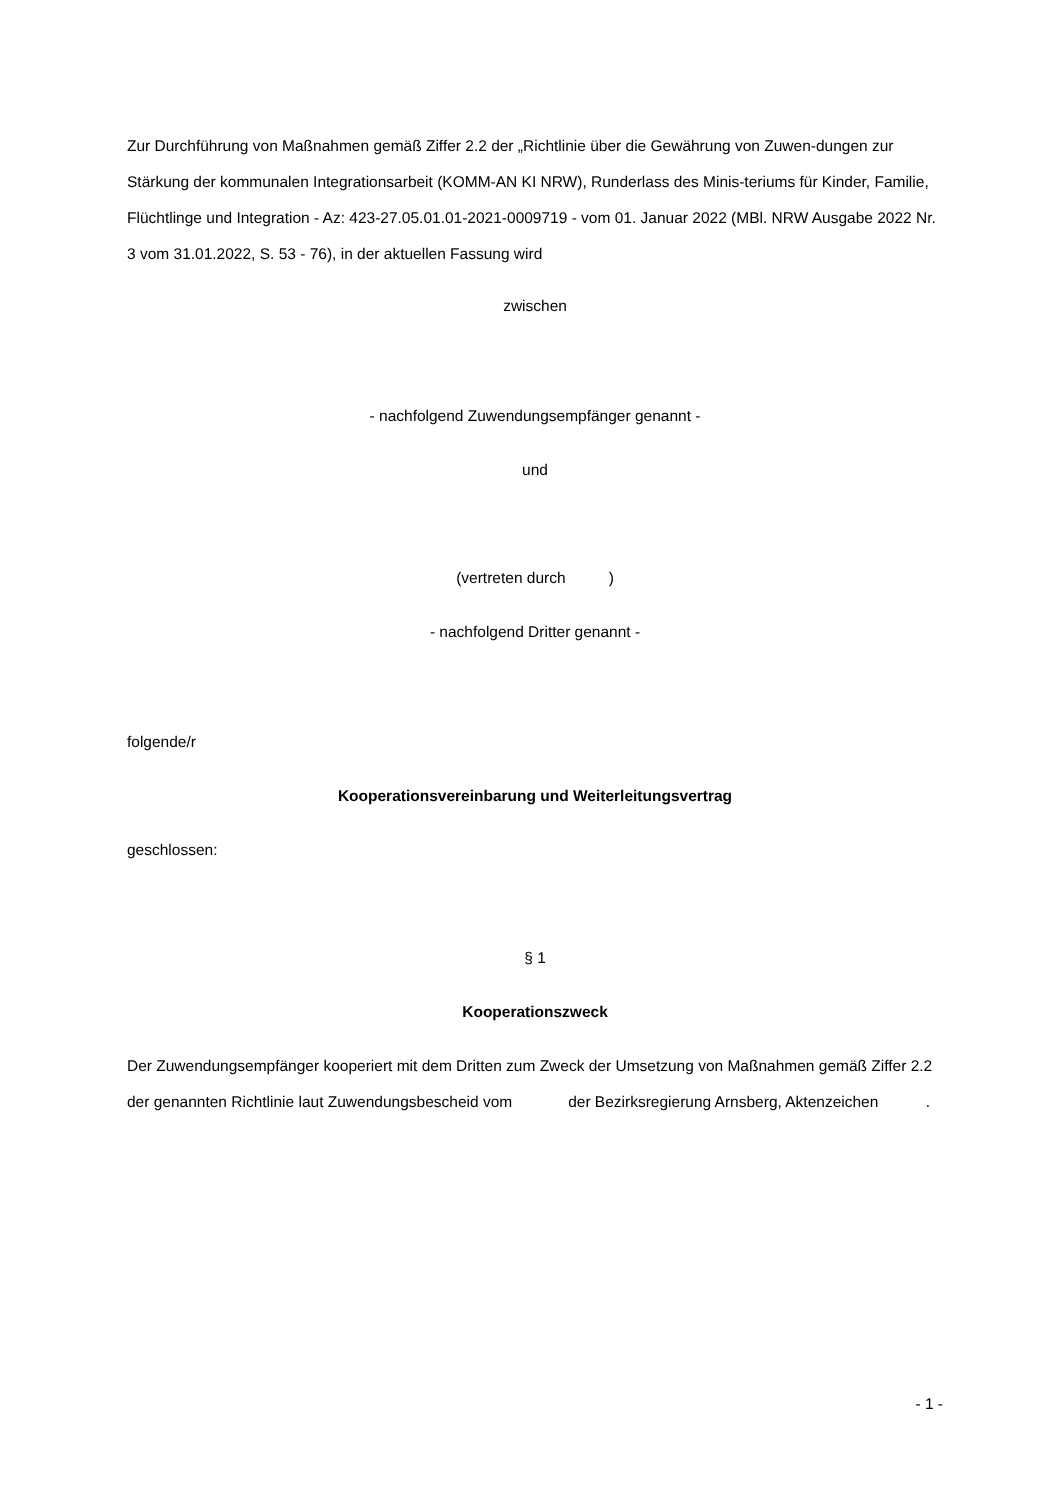Zur Durchführung von Maßnahmen gemäß Ziffer 2.2 der „Richtlinie über die Gewährung von Zuwen-dungen zur Stärkung der kommunalen Integrationsarbeit (KOMM-AN KI NRW), Runderlass des Minis-teriums für Kinder, Familie, Flüchtlinge und Integration - Az: 423-27.05.01.01-2021-0009719 - vom 01. Januar 2022 (MBl. NRW Ausgabe 2022 Nr. 3 vom 31.01.2022, S. 53 - 76), in der aktuellen Fassung wird
zwischen
- nachfolgend Zuwendungsempfänger genannt -
und
(vertreten durch )
- nachfolgend Dritter genannt -
folgende/r
Kooperationsvereinbarung und Weiterleitungsvertrag
geschlossen:
§ 1
Kooperationszweck
Der Zuwendungsempfänger kooperiert mit dem Dritten zum Zweck der Umsetzung von Maßnahmen gemäß Ziffer 2.2 der genannten Richtlinie laut Zuwendungsbescheid vom der Bezirksregierung Arnsberg, Aktenzeichen .
- 1 -